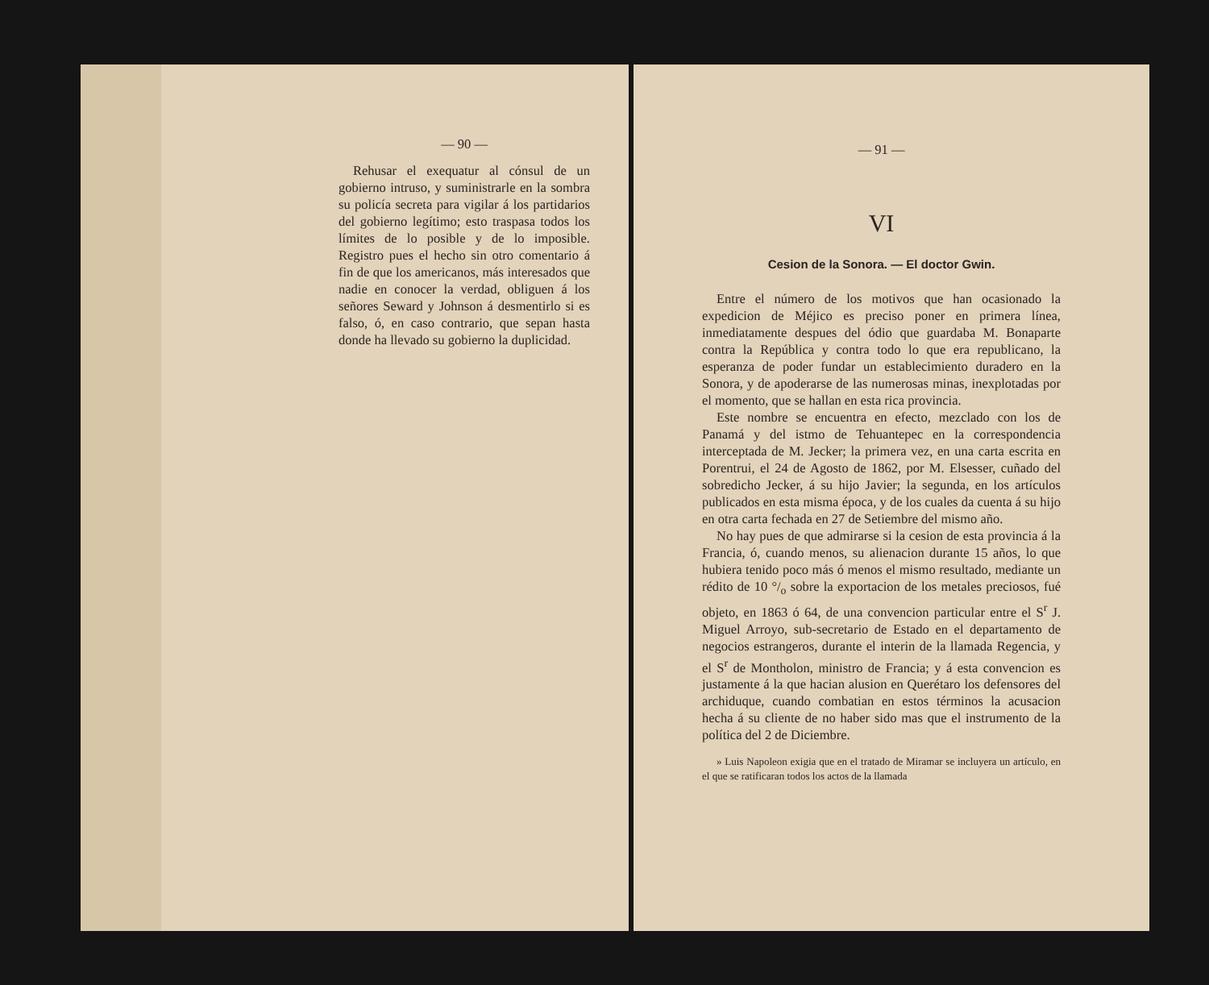— 90 —
Rehusar el exequatur al cónsul de un gobierno intruso, y suministrarle en la sombra su policía secreta para vigilar á los partidarios del gobierno legítimo; esto traspasa todos los límites de lo posible y de lo imposible. Registro pues el hecho sin otro comentario á fin de que los americanos, más interesados que nadie en conocer la verdad, obliguen á los señores Seward y Johnson á desmentirlo si es falso, ó, en caso contrario, que sepan hasta donde ha llevado su gobierno la duplicidad.
— 91 —
VI
Cesion de la Sonora. — El doctor Gwin.
Entre el número de los motivos que han ocasionado la expedicion de Méjico es preciso poner en primera línea, inmediatamente despues del ódio que guardaba M. Bonaparte contra la República y contra todo lo que era republicano, la esperanza de poder fundar un establecimiento duradero en la Sonora, y de apoderarse de las numerosas minas, inexplotadas por el momento, que se hallan en esta rica provincia.
Este nombre se encuentra en efecto, mezclado con los de Panamá y del istmo de Tehuantepec en la correspondencia interceptada de M. Jecker; la primera vez, en una carta escrita en Porentrui, el 24 de Agosto de 1862, por M. Elsesser, cuñado del sobredicho Jecker, á su hijo Javier; la segunda, en los artículos publicados en esta misma época, y de los cuales da cuenta á su hijo en otra carta fechada en 27 de Setiembre del mismo año.
No hay pues de que admirarse si la cesion de esta provincia á la Francia, ó, cuando menos, su alienacion durante 15 años, lo que hubiera tenido poco más ó menos el mismo resultado, mediante un rédito de 10 °/<sub>o</sub> sobre la exportacion de los metales preciosos, fué objeto, en 1863 ó 64, de una convencion particular entre el S<sup>r</sup> J. Miguel Arroyo, sub-secretario de Estado en el departamento de negocios estrangeros, durante el interin de la llamada Regencia, y el S<sup>r</sup> de Montholon, ministro de Francia; y á esta convencion es justamente á la que hacian alusion en Querétaro los defensores del archiduque, cuando combatian en estos términos la acusacion hecha á su cliente de no haber sido mas que el instrumento de la política del 2 de Diciembre.
» Luis Napoleon exigia que en el tratado de Miramar se incluyera un artículo, en el que se ratificaran todos los actos de la llamada